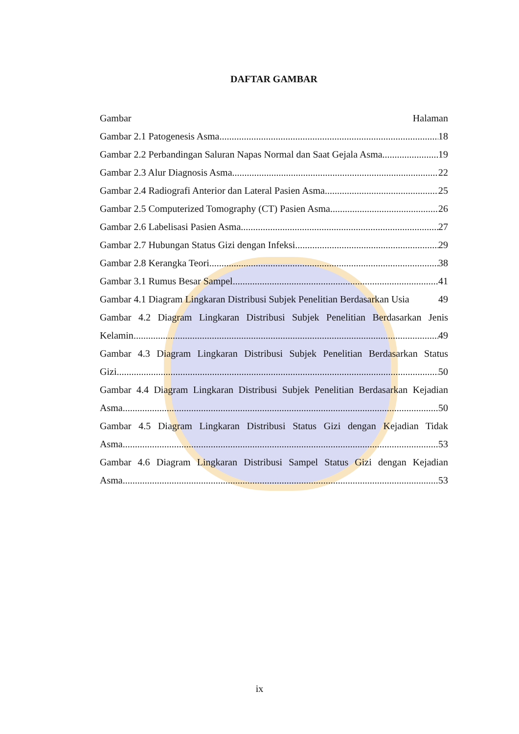DAFTAR GAMBAR
Gambar Halaman
Gambar 2.1 Patogenesis Asma 18
Gambar 2.2 Perbandingan Saluran Napas Normal dan Saat Gejala Asma 19
Gambar 2.3 Alur Diagnosis Asma 22
Gambar 2.4 Radiografi Anterior dan Lateral Pasien Asma 25
Gambar 2.5 Computerized Tomography (CT) Pasien Asma 26
Gambar 2.6 Labelisasi Pasien Asma 27
Gambar 2.7 Hubungan Status Gizi dengan Infeksi 29
Gambar 2.8 Kerangka Teori 38
Gambar 3.1 Rumus Besar Sampel 41
Gambar 4.1 Diagram Lingkaran Distribusi Subjek Penelitian Berdasarkan Usia 49
Gambar 4.2 Diagram Lingkaran Distribusi Subjek Penelitian Berdasarkan Jenis
Kelamin 49
Gambar 4.3 Diagram Lingkaran Distribusi Subjek Penelitian Berdasarkan Status
Gizi 50
Gambar 4.4 Diagram Lingkaran Distribusi Subjek Penelitian Berdasarkan Kejadian
Asma 50
Gambar 4.5 Diagram Lingkaran Distribusi Status Gizi dengan Kejadian Tidak
Asma 53
Gambar 4.6 Diagram Lingkaran Distribusi Sampel Status Gizi dengan Kejadian
Asma 53
ix